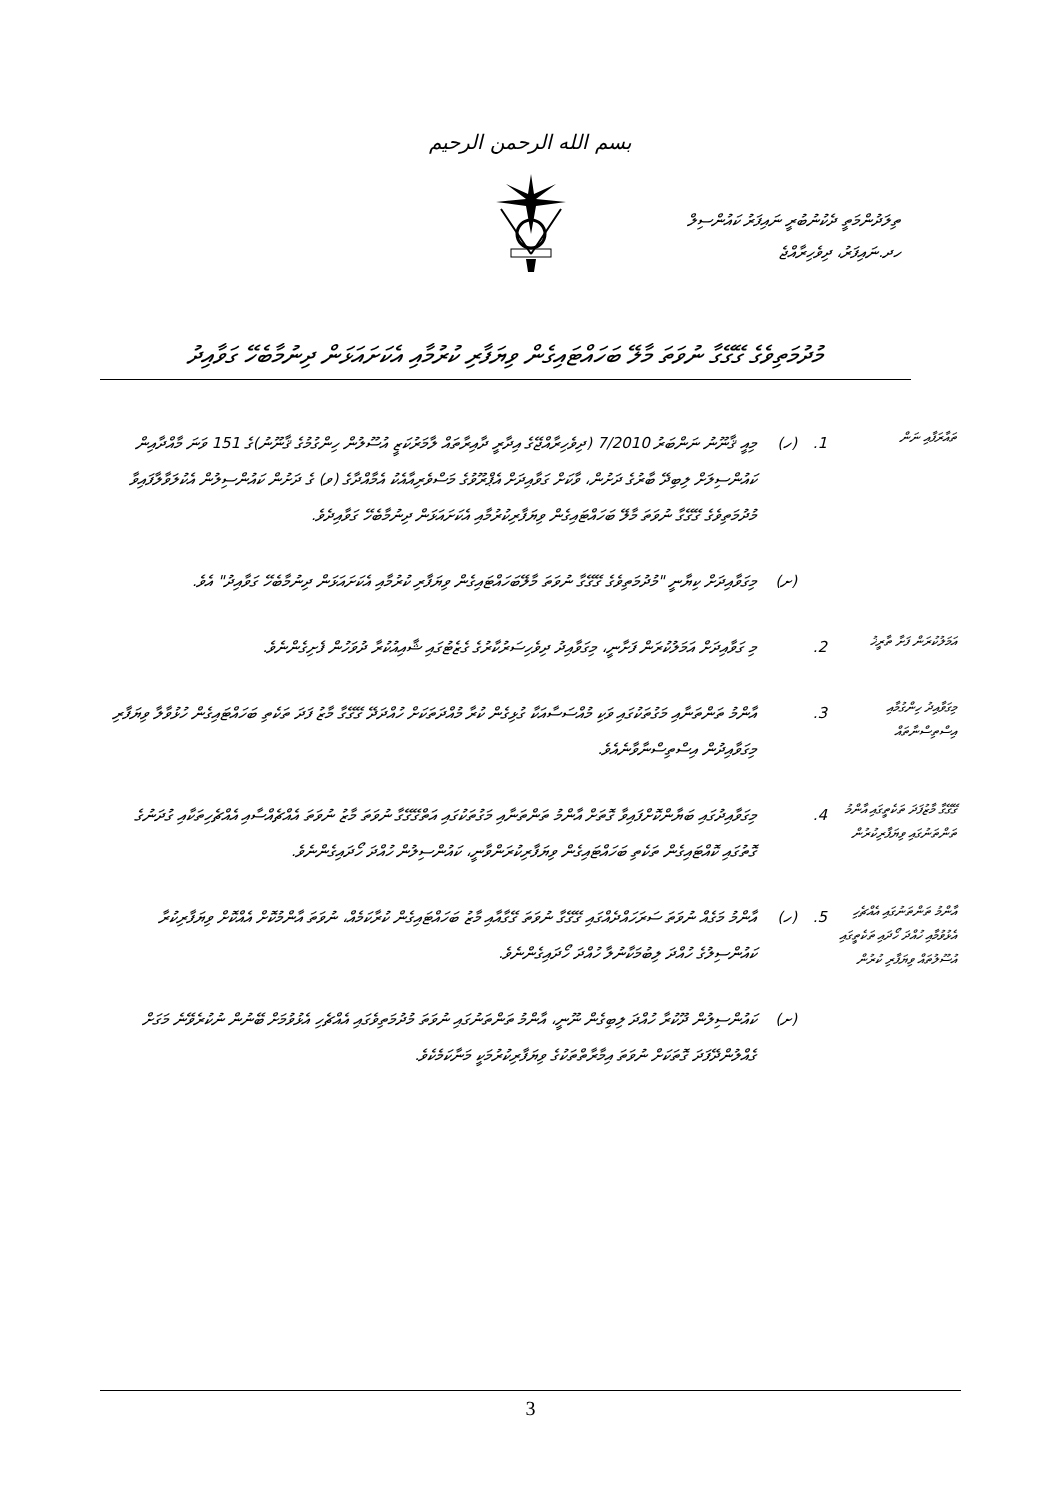بسم الله الرحمن الرحيم
ތިލަދުންމަތީ ދެކުނުބުރީ ނައިފަރު ކައުންސިލް
ހދ.ނައިފަރު، ދިވެހިރާއްޖެ
މުދުމަތިވެގެ ގޭގޭގާ ނުވަތަ މާލޭ ބަހައްޓައިގެން ވިޔަފާރި ކުރުމާއި އެކަށައަޅަން ދިނުމާބެހޭ ގަވާއިދު
ތައާރަފާއި ނަން
1.
(ހ)
މިއީ ޤާނޫނު ނަންބަރު 7/2010 (ދިވެހިރާއްޖޭގެ އިދާރީ ދާއިރާތައް ލާމަރުކަޒީ އުސޫލުން ހިންގުމުގެ ޤާނޫނު)ގެ 151 ވަނަ މާއްދާއިން ކައުންސިލަށް ލިބިދޭ ބާރުގެ ދަށުން، ވާކަށް ގަވާއިދަށް އެޕްރޫވުގެ މަސްވެރިއާއެކު އެމާއްދާގެ (ވ) ގެ ދަށުން ކައުންސިލުން އެކުލަވާލާފައިވާ މުދުމަތިވެގެ ގޭގޭގާ ނުވަތަ މާލޭ ބަހައްޓައިގެން ވިޔަފާރިކުރުމާއި އެކަށައަޅަން ދިނުމާބެހޭ ގަވާއިދެވެ.
(ށ)
މިގަވާއިދަށް ކިޔާނީ "މުދުމަތިވެގެ ގޭގޭގާ ނުވަތަ މާލޭބަހައްޓައިގެން ވިޔަފާރި ކުރުމާއި އެކަށައަޅަން ދިނުމާބެހޭ ގަވާއިދު" އެވެ.
އަމަލުކުރަން ފަށާ ތާރީޚު
2.
މި ގަވާއިދަށް އަމަލުކުރަން ފަށާނީ، މިގަވާއިދު ދިވެހިސަރުކާރުގެ ގެޒެޓުގައި ޝާއިއުކުރާ ދުވަހުން ފެށިގެންނެވެ.
މިގަވާއިދު ހިންގުމާއި އިސްތިސްނާތައް
3.
އާންމު ތަންތަނާއި މަގުތަކުގައި ވަކި މުއްސަސާއަކާ ގުޅިގެން ކުރާ މުއްދަތަކަށް ހުއްދަދޭ ގޭގޭގާ މާޒު ފަދަ ތަކެތި ބަހައްޓައިގެން ހުޅުވާލާ ވިޔަފާރި މިގަވާއިދުން އިސްތިސްނާވާނެއެވެ.
ގޭގޭގާ މާޒުފަދަ ތަކެތީގައި އާންމު ތަންތަނުގައި ވިޔަފާރިކުރުން
4.
މިގަވާއިދުގައި ބަޔާންކޮށްފައިވާ ގޮތަށް އާންމު ތަންތަނާއި މަގުތަކުގައި އަތްގޭގޭގާ ނުވަތަ މާޒު ނުވަތަ އެއްޗެއްސާއި އެއްޗެހިތަކާއި ގުދަނުގެ ގޮތުގައި ކޮއްޓައިގެން ތަކެތި ބަހައްޓައިގެން ވިޔަފާރިކުރަންވާނީ، ކައުންސިލުން ހުއްދަ ހޯދައިގެންނެވެ.
އާންމު ތަންތަނުގައި އެއްޗެހި އެޅުވުމާއި ހުއްދަ ހޯދައި ތަކެތީގައި އުސޫލުތައް ވިޔަފާރި ކުރުން
5.
(ހ)
އާންމު މަގެއް ނުވަތަ ސަރަހައްދެއްގައި ގޭގޭގާ ނުވަތަ ގޭގާއާއި މާޒު ބަހައްޓައިގެން ކުރާކަމެއް، ނުވަތަ އާންމުކޮށް އެއްކޮށް ވިޔަފާރިކުރާ ކައުންސިލުގެ ހުއްދަ ލިބުމަކާނުލާ ހުއްދަ ހޯދައިގެންނެވެ.
(ށ)
ކައުންސިލުން ދޫކުރާ ހުއްދަ ލިބިގެން ނޫނީ، އާންމު ތަންތަނުގައި ނުވަތަ މުދުމަތިވެގައި އެއްޗެހި އެޅުވުމަށް ބޭނުން ނުކުރެވޭނެ މަގަށް ގެއްލުންދޭފަދަ ގޮތަކަށް ނުވަތަ އިމާރާތްތަކުގެ ވިޔަފާރިކުރުމަކީ މަނާކަމެކެވެ.
3